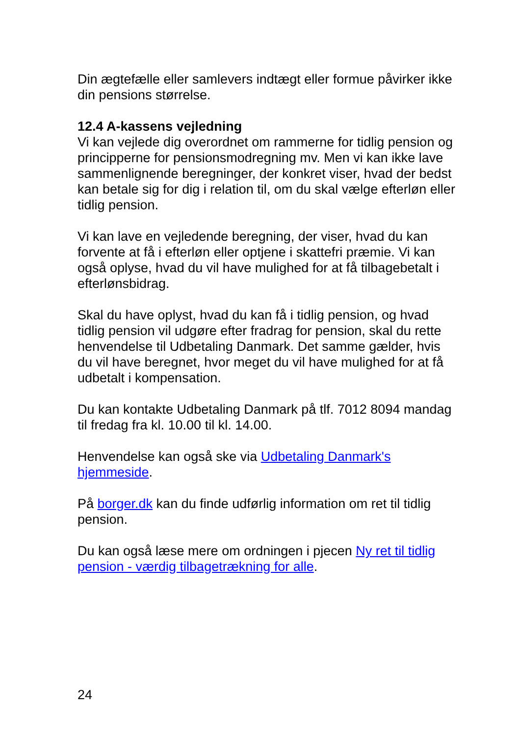Din ægtefælle eller samlevers indtægt eller formue påvirker ikke din pensions størrelse.
12.4 A-kassens vejledning
Vi kan vejlede dig overordnet om rammerne for tidlig pension og principperne for pensionsmodregning mv. Men vi kan ikke lave sammenlignende beregninger, der konkret viser, hvad der bedst kan betale sig for dig i relation til, om du skal vælge efterløn eller tidlig pension.
Vi kan lave en vejledende beregning, der viser, hvad du kan forvente at få i efterløn eller optjene i skattefri præmie. Vi kan også oplyse, hvad du vil have mulighed for at få tilbagebetalt i efterlønsbidrag.
Skal du have oplyst, hvad du kan få i tidlig pension, og hvad tidlig pension vil udgøre efter fradrag for pension, skal du rette henvendelse til Udbetaling Danmark. Det samme gælder, hvis du vil have beregnet, hvor meget du vil have mulighed for at få udbetalt i kompensation.
Du kan kontakte Udbetaling Danmark på tlf. 7012 8094 mandag til fredag fra kl. 10.00 til kl. 14.00.
Henvendelse kan også ske via Udbetaling Danmark's hjemmeside.
På borger.dk kan du finde udførlig information om ret til tidlig pension.
Du kan også læse mere om ordningen i pjecen Ny ret til tidlig pension - værdig tilbagetrækning for alle.
24